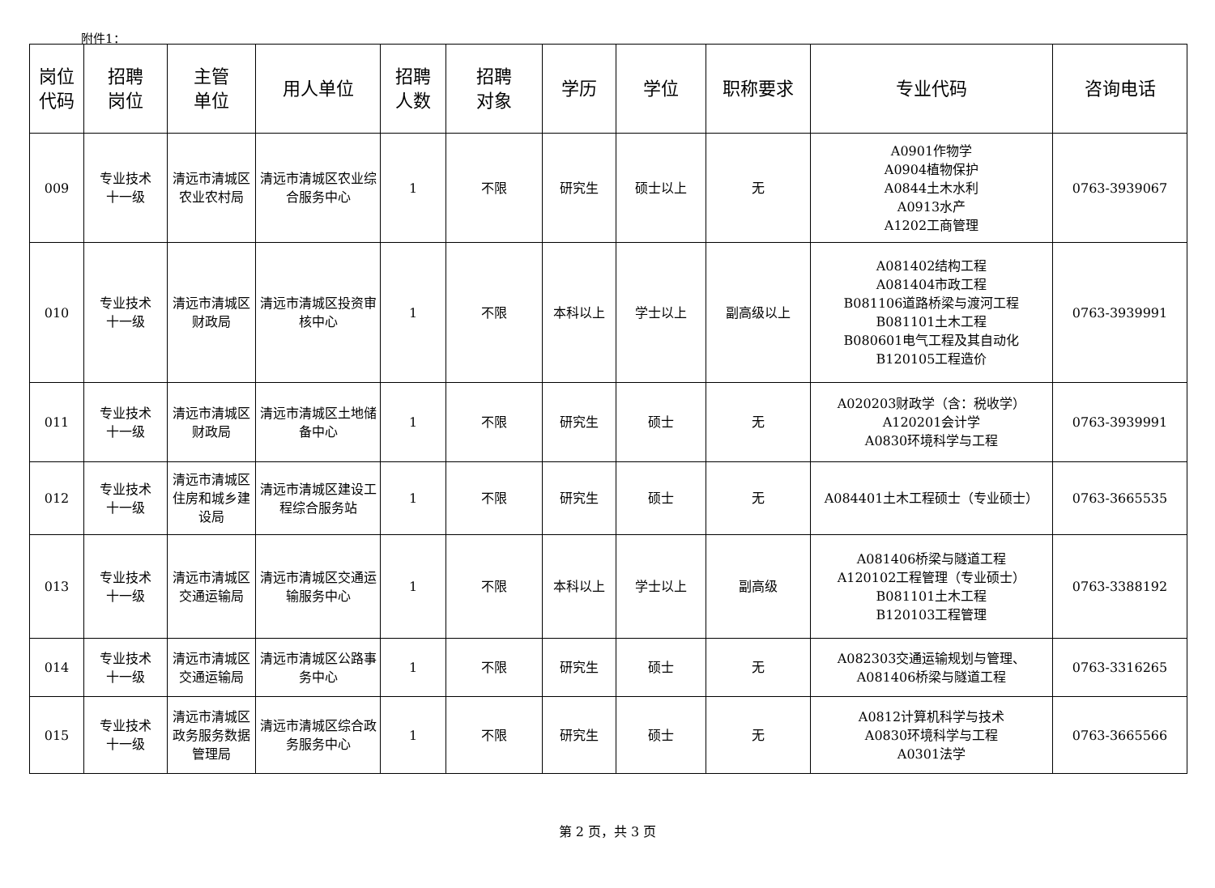附件1：
| 岗位 代码 | 招聘 岗位 | 主管 单位 | 用人单位 | 招聘 人数 | 招聘 对象 | 学历 | 学位 | 职称要求 | 专业代码 | 咨询电话 |
| --- | --- | --- | --- | --- | --- | --- | --- | --- | --- | --- |
| 009 | 专业技术 十一级 | 清远市清城区农业农村局 | 清远市清城区农业综合服务中心 | 1 | 不限 | 研究生 | 硕士以上 | 无 | A0901作物学 A0904植物保护 A0844土木水利 A0913水产 A1202工商管理 | 0763-3939067 |
| 010 | 专业技术 十一级 | 清远市清城区财政局 | 清远市清城区投资审核中心 | 1 | 不限 | 本科以上 | 学士以上 | 副高级以上 | A081402结构工程 A081404市政工程 B081106道路桥梁与渡河工程 B081101土木工程 B080601电气工程及其自动化 B120105工程造价 | 0763-3939991 |
| 011 | 专业技术 十一级 | 清远市清城区财政局 | 清远市清城区土地储备中心 | 1 | 不限 | 研究生 | 硕士 | 无 | A020203财政学（含：税收学） A120201会计学 A0830环境科学与工程 | 0763-3939991 |
| 012 | 专业技术 十一级 | 清远市清城区住房和城乡建设局 | 清远市清城区建设工程综合服务站 | 1 | 不限 | 研究生 | 硕士 | 无 | A084401土木工程硕士（专业硕士） | 0763-3665535 |
| 013 | 专业技术 十一级 | 清远市清城区交通运输局 | 清远市清城区交通运输服务中心 | 1 | 不限 | 本科以上 | 学士以上 | 副高级 | A081406桥梁与隧道工程 A120102工程管理（专业硕士） B081101土木工程 B120103工程管理 | 0763-3388192 |
| 014 | 专业技术 十一级 | 清远市清城区交通运输局 | 清远市清城区公路事务中心 | 1 | 不限 | 研究生 | 硕士 | 无 | A082303交通运输规划与管理、A081406桥梁与隧道工程 | 0763-3316265 |
| 015 | 专业技术 十一级 | 清远市清城区政务服务数据管理局 | 清远市清城区综合政务服务中心 | 1 | 不限 | 研究生 | 硕士 | 无 | A0812计算机科学与技术 A0830环境科学与工程 A0301法学 | 0763-3665566 |
第 2 页，共 3 页